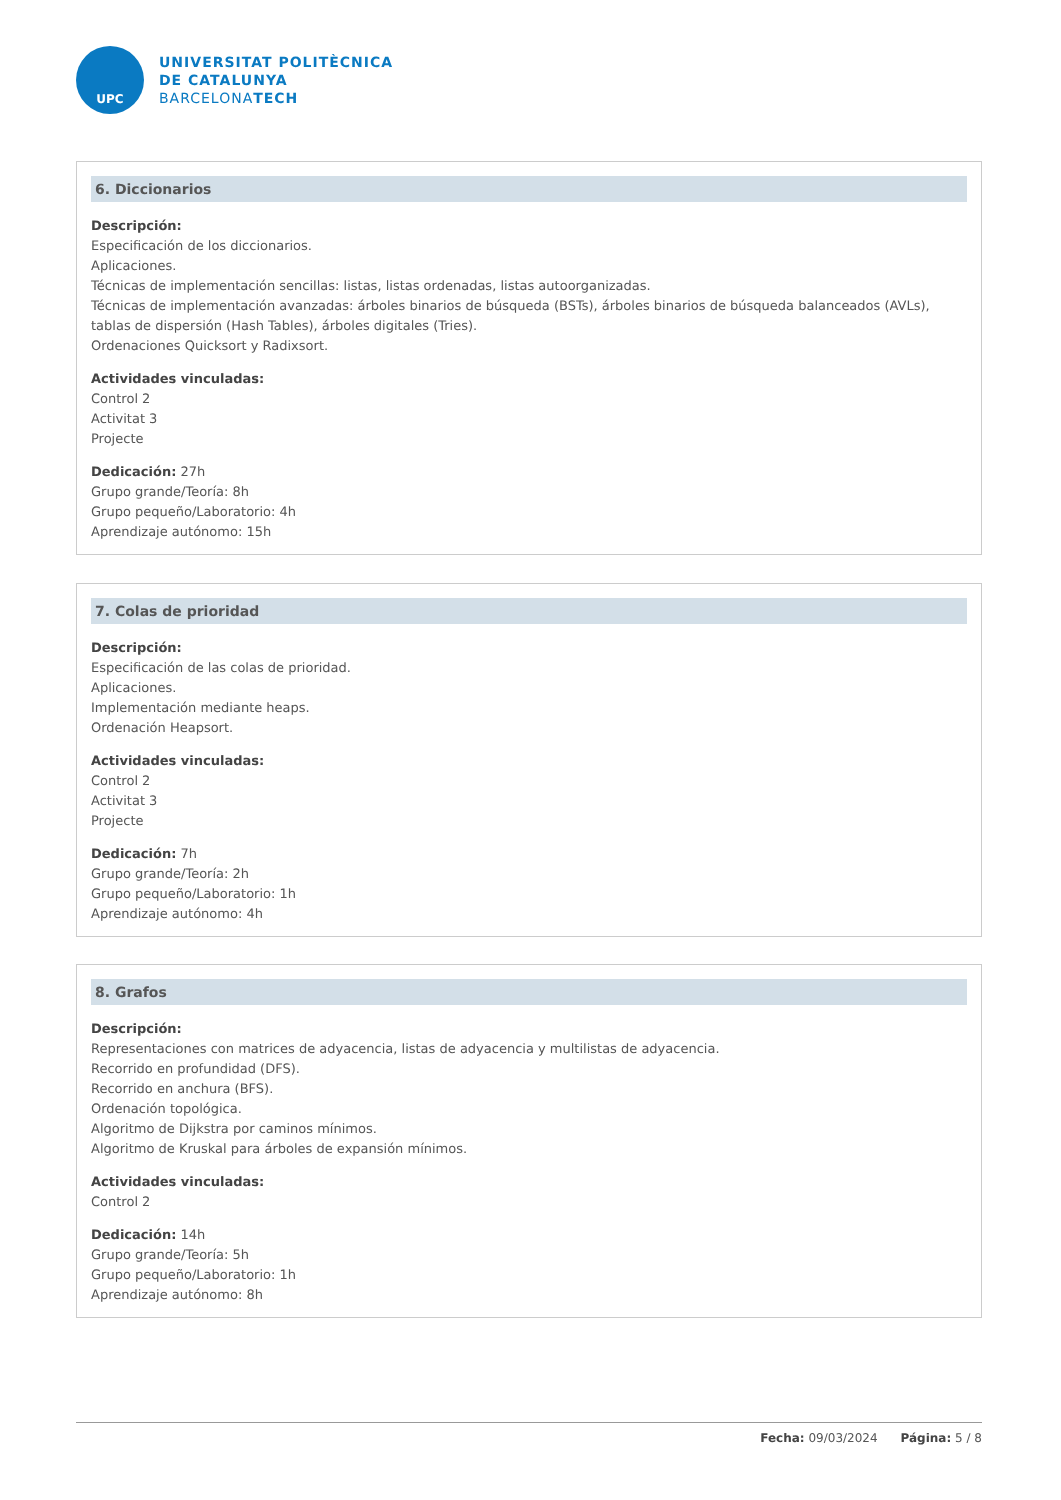UPC
UNIVERSITAT POLITÈCNICA
DE CATALUNYA
BARCELONATECH
6. Diccionarios
Descripción:
Especificación de los diccionarios.
Aplicaciones.
Técnicas de implementación sencillas: listas, listas ordenadas, listas autoorganizadas.
Técnicas de implementación avanzadas: árboles binarios de búsqueda (BSTs), árboles binarios de búsqueda balanceados (AVLs), tablas de dispersión (Hash Tables), árboles digitales (Tries).
Ordenaciones Quicksort y Radixsort.
Actividades vinculadas:
Control 2
Activitat 3
Projecte
Dedicación: 27h
Grupo grande/Teoría: 8h
Grupo pequeño/Laboratorio: 4h
Aprendizaje autónomo: 15h
7. Colas de prioridad
Descripción:
Especificación de las colas de prioridad.
Aplicaciones.
Implementación mediante heaps.
Ordenación Heapsort.
Actividades vinculadas:
Control 2
Activitat 3
Projecte
Dedicación: 7h
Grupo grande/Teoría: 2h
Grupo pequeño/Laboratorio: 1h
Aprendizaje autónomo: 4h
8. Grafos
Descripción:
Representaciones con matrices de adyacencia, listas de adyacencia y multilistas de adyacencia.
Recorrido en profundidad (DFS).
Recorrido en anchura (BFS).
Ordenación topológica.
Algoritmo de Dijkstra por caminos mínimos.
Algoritmo de Kruskal para árboles de expansión mínimos.
Actividades vinculadas:
Control 2
Dedicación: 14h
Grupo grande/Teoría: 5h
Grupo pequeño/Laboratorio: 1h
Aprendizaje autónomo: 8h
Fecha: 09/03/2024 Página: 5 / 8